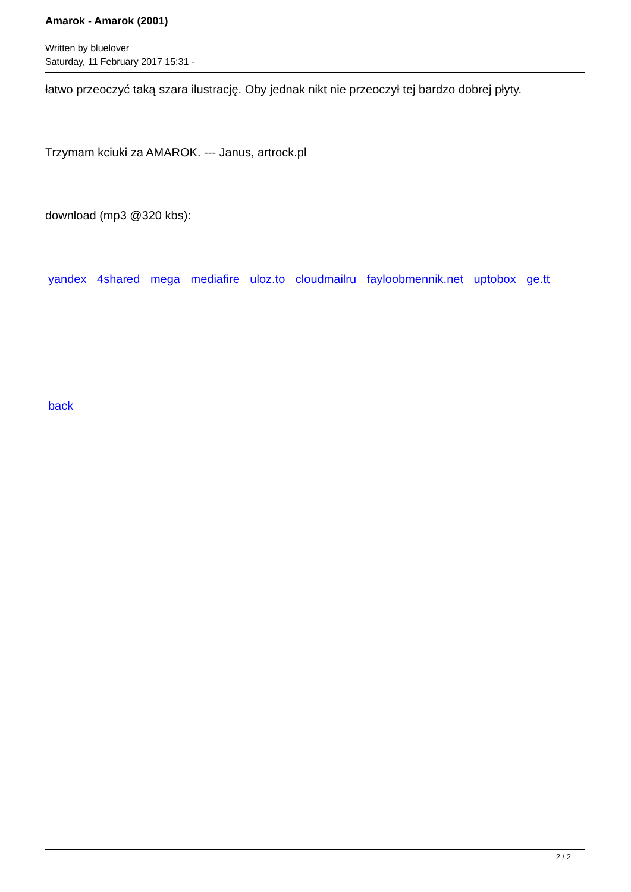Amarok - Amarok (2001)
Written by bluelover
Saturday, 11 February 2017 15:31 -
łatwo przeoczyć taką szara ilustrację. Oby jednak nikt nie przeoczył tej bardzo dobrej płyty.
Trzymam kciuki za AMAROK. --- Janus, artrock.pl
download (mp3 @320 kbs):
yandex 4shared mega mediafire uloz.to cloudmailru fayloobmennik.net uptobox ge.tt
back
2 / 2